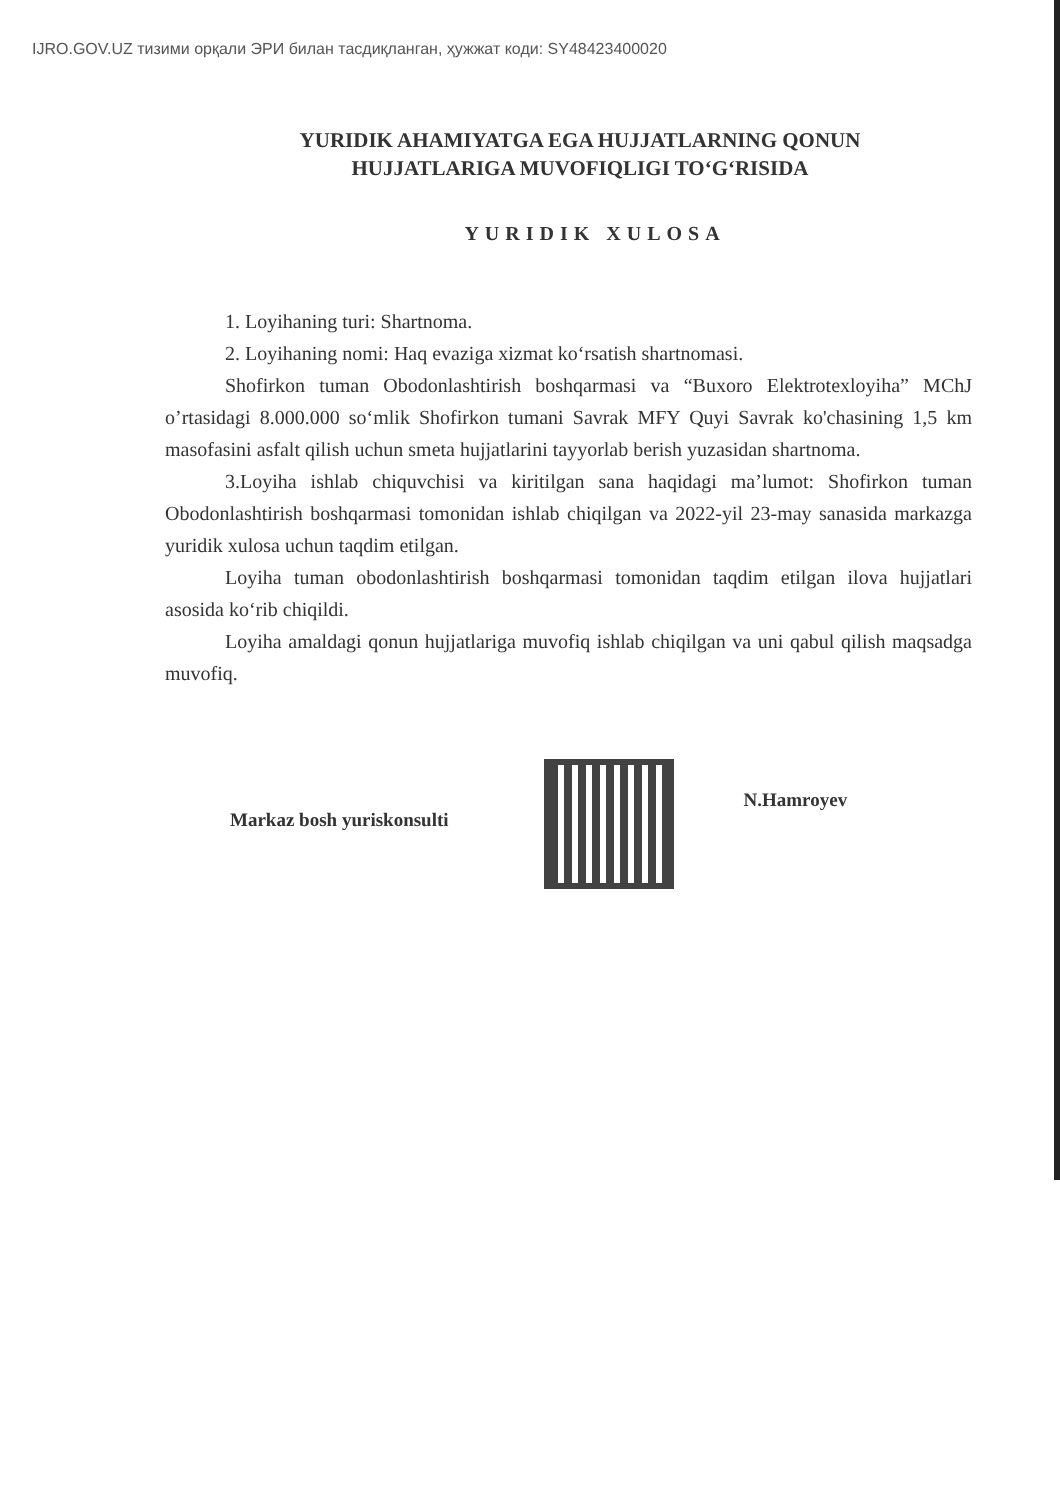IJRO.GOV.UZ тизими орқали ЭРИ билан тасдиқланган, ҳужжат коди: SY48423400020
YURIDIK AHAMIYATGA EGA HUJJATLARNING QONUN HUJJATLARIGA MUVOFIQLIGI TO‘G‘RISIDA
YURIDIK XULOSA
1. Loyihaning turi: Shartnoma.
2. Loyihaning nomi: Haq evaziga xizmat ko‘rsatish shartnomasi.
Shofirkon tuman Obodonlashtirish boshqarmasi va “Buxoro Elektrotexloyiha” MChJ o’rtasidagi 8.000.000 so‘mlik Shofirkon tumani Savrak MFY Quyi Savrak ko'chasining 1,5 km masofasini asfalt qilish uchun smeta hujjatlarini tayyorlab berish yuzasidan shartnoma.
3.Loyiha ishlab chiquvchisi va kiritilgan sana haqidagi ma’lumot: Shofirkon tuman Obodonlashtirish boshqarmasi tomonidan ishlab chiqilgan va 2022-yil 23-may sanasida markazga yuridik xulosa uchun taqdim etilgan.
Loyiha tuman obodonlashtirish boshqarmasi tomonidan taqdim etilgan ilova hujjatlari asosida ko‘rib chiqildi.
Loyiha amaldagi qonun hujjatlariga muvofiq ishlab chiqilgan va uni qabul qilish maqsadga muvofiq.
Markaz bosh yuriskonsulti
N.Hamroyev